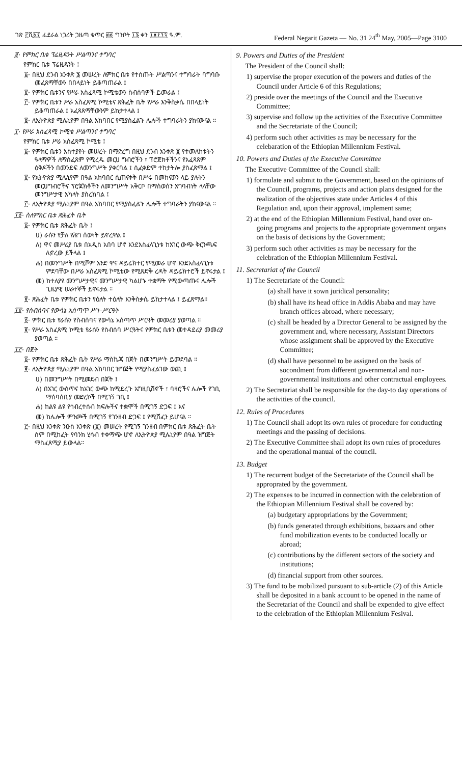ገጽ ፫ሺ፩፻ ፌደራል ነጋሪት ጋዜጣ ቁጥር ፴፩ ግንቦት ፲፮ ቀን ፲፱፻፺፯ ዓ.ም. Federal Negarit Gazeta — No. 31 24<sup>th</sup> May, 2005—Page 3100
፱· የምክር ቤቱ ፕሬዚዳንት ሥልጣንና ተግባር
የምክር ቤቱ ፕሬዚዳንት ፤
፩· በዚህ ደንብ አንቀጽ ፮ መሠረት ለምክር ቤቱ የተሰጡት ሥልጣንና ተግባራት ባግባቡ መፈጸማቸውን በበላይነት ይቆጣጠራል ፤
፪· የምክር ቤቱንና የሥራ አስፈጻሚ ኮሚቴውን ስብሰባዎች ይመራል ፤
፫· የምክር ቤቱን ሥራ አስፈጻሚ ኮሚቴና ጽሕፈት ቤት የሥራ እንቅስቃሴ በበላይነት ይቆጣጠራል ፤ አፈጻጸማቸውንም ይከታተላል ፤
፬· ለኢትዮጵያ ሚሌኒየም በዓል አከባበር የሚያስፈልጉ ሌሎች ተግባራትን ያከናውናል ።
፲· የሥራ አስፈጻሚ ኮሚቴ ሥልጣንና ተግባር
የምክር ቤቱ ሥራ አስፈጻሚ ኮሚቴ ፤
፩· የምክር ቤቱን አስተያየት መሠረት በማድረግ በዚህ ደንብ አንቀጽ ፬ የተመለከቱትን ዓላማዎች ለማስፈጸም የሚረዱ መርሀ ግብሮችን ፣ ፕሮጀክቶችንና የአፈጻጸም ዕቅዶችን በመንደፍ ለመንግሥት ያቀርባል ፤ ሲፈቀድም ተከታትሎ ያስፈጽማል ፤
፪· የኢትዮጵያ ሚሌኒየም በዓል አከባበር ሲጠናቀቅ በሥሩ በመከናወን ላይ ያሉትን መርሀግብሮችና ፕሮጀክቶችን ለመንግሥት አቅርቦ በማስወሰን አግባብነት ላላቸው መንግሥታዊ አካላት ያስረክባል ፤
፫· ለኢትዮጵያ ሚሌኒየም በዓል አከባበር የሚያስፈልጉ ሌሎች ተግባራትን ያከናውናል ።
፲፩· ስለምክር ቤቱ ጽሕፈት ቤት
፩· የምክር ቤቱ ጽሕፈት ቤት ፤
ሀ) ራሱን የቻለ የሕግ ሰውነት ይኖረዋል ፤
ለ) ዋና መሥሪያ ቤቱ በአዲስ አበባ ሆኖ እንደአስፈላጊነቱ ከአገር ውጭ ቅርንጫፍ ሊኖረው ይችላል ፤
ሐ) በመንግሥት በሚሾም አንድ ዋና ዳይሬክተር የሚመራ ሆኖ እንደአስፈላጊነቱ ምደባቸው በሥራ አስፈጻሚ ኮሚቴው የሚጸድቅ ረዳት ዳይሬክተሮች ይኖሩታል ፤
መ) ከተለያዩ መንግሥታዊና መንግሥታዊ ካልሆኑ ተቋማት የሚውጣጡና ሌሎች ጊዜያዊ ሠራተኞች ይኖሩታል ።
፪· ጽሕፈት ቤቱ የምክር ቤቱን የዕለት ተዕለት እንቅስቃሴ ይከታተላል ፤ ይፈጽማል።
፲፪· የስብሰባና የውሳኔ አሰጣጥ ሥነ–ሥርዓት
፩· ምክር ቤቱ የራሱን የስብሰባና የውሳኔ አሰጣጥ ሥርዓት መመሪያ ያወጣል ።
፪· የሥራ አስፈጻሚ ኮሚቴ የራሱን የስብሰባ ሥርዓትና የምክር ቤቱን መተዳደሪያ መመሪያ ያወጣል ።
፲፫· በጀት
፩· የምክር ቤቱ ጽሕፈት ቤት የሥራ ማስኬጃ በጀት በመንግሥት ይመደባል ።
፪· ለኢትዮጵያ ሚሌኒየም በዓል አከባበር ዝግጅት የሚያስፈልገው ወጪ ፤
ሀ) በመንግሥት በሚመደብ በጀት ፤
ለ) በአገር ውስጥና ከአገር ውጭ ከሚደረጉ ኤግዚቢሽኖች ፣ ባዛሮችና ሌሎች የገቢ ማሰባሰቢያ መድረኮች በሚገኝ ገቢ ፤
ሐ) ከልዩ ልዩ የኅብረተሰብ ክፍሎችና ተቋሞች በሚገኝ ድጋፍ ፤ እና
መ) ከሌሎች ምንጮች በሚገኝ የገንዘብ ድጋፍ ፤ የሚሸፈን ይሆናል ።
፫· በዚህ አንቀጽ ንዑስ አንቀጽ (፪) መሠረት የሚገኝ ገንዘብ በምክር ቤቱ ጽሕፈት ቤት ስም በሚከፈት የባንክ ሂሳብ ተቀማጭ ሆኖ ለኢትዮጵያ ሚሌኒየም በዓል ዝግጅት ማስፈጸሚያ ይውላል።
9. Powers and Duties of the President
The President of the Council shall:
1) supervise the proper execution of the powers and duties of the Council under Article 6 of this Regulations;
2) preside over the meetings of the Council and the Executive Committee;
3) supervise and follow up the activities of the Executive Committee and the Secretariate of the Council;
4) perform such other activities as may be necessary for the celebaration of the Ethiopian Millennium Festival.
10. Powers and Duties of the Executive Committee
The Executive Committee of the Council shall:
1) formulate and submit to the Government, based on the opinions of the Council, programs, projects and action plans designed for the realization of the objectives state under Articles 4 of this Regulation and, upon their approval, implement same;
2) at the end of the Ethiopian Millennium Festival, hand over on-going programs and projects to the appropriate government organs on the basis of decisions by the Government;
3) perform such other activities as may be necessary for the celebration of the Ethiopian Millennium Festival.
11. Secretariat of the Council
1) The Secretariate of the Council:
(a) shall have it sown juridical personality;
(b) shall have its head office in Addis Ababa and may have branch offices abroad, where necessary;
(c) shall be headed by a Director General to be assigned by the government and, where necessary, Assistant Directors whose assignment shall be approved by the Executive Committee;
(d) shall have personnel to be assigned on the basis of socondment from different governmental and non-governmental insitutions and other contractual employees.
2) The Secretariat shall be responsible for the day-to day operations of the activities of the council.
12. Rules of Procedures
1) The Council shall adopt its own rules of procedure for conducting meetings and the passing of decisions.
2) The Executive Committee shall adopt its own rules of procedures and the operational manual of the council.
13. Budget
1) The recurrent budget of the Secretariate of the Council shall be approprated by the government.
2) The expenses to be incurred in connection with the celebration of the Ethiopian Millennium Festival shall be covered by:
(a) budgetary appropriations by the Government;
(b) funds generated through exhibitions, bazaars and other fund mobilization events to be conducted locally or abroad;
(c) contributions by the different sectors of the society and institutions;
(d) financial support from other sources.
3) The fund to be mobilized pursuant to sub-article (2) of this Article shall be deposited in a bank account to be opened in the name of the Secretariat of the Council and shall be expended to give effect to the celebration of the Ethiopian Millennium Fesival.